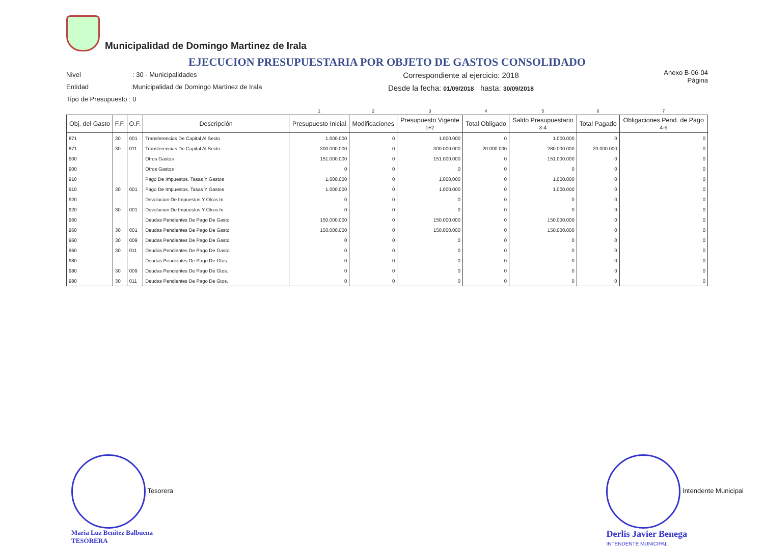Municipalidad de Domingo Martinez de Irala
EJECUCION PRESUPUESTARIA POR OBJETO DE GASTOS CONSOLIDADO
Nivel : 30 - Municipalidades
Entidad :Municipalidad de Domingo Martinez de Irala
Tipo de Presupuesto : 0
Correspondiente al ejercicio: 2018
Desde la fecha: 01/09/2018 hasta: 30/09/2018
Anexo B-06-04
Página
| | | | | 1 | 2 | 3 | 4 | 5 | 6 | 7 |
| Obj. del Gasto | F.F. | O.F. | Descripción | Presupuesto Inicial | Modificaciones | Presupuesto Vigente 1+2 | Total Obligado | Saldo Presupuestario 3-4 | Total Pagado | Obligaciones Pend. de Pago 4-6 |
| 871 | 30 | 001 | Transferencias De Capital Al Secto | 1.000.000 | 0 | 1.000.000 | 0 | 1.000.000 | 0 | 0 |
| 871 | 30 | 011 | Transferencias De Capital Al Secto | 300.000.000 | 0 | 300.000.000 | 20.000.000 | 280.000.000 | 20.000.000 | 0 |
| 900 | | | Otros Gastos | 151.000.000 | 0 | 151.000.000 | 0 | 151.000.000 | 0 | 0 |
| 900 | | | Otros Gastos | 0 | 0 | 0 | 0 | 0 | 0 | 0 |
| 910 | | | Pago De Impuestos, Tasas Y Gastos | 1.000.000 | 0 | 1.000.000 | 0 | 1.000.000 | 0 | 0 |
| 910 | 30 | 001 | Pago De Impuestos, Tasas Y Gastos | 1.000.000 | 0 | 1.000.000 | 0 | 1.000.000 | 0 | 0 |
| 920 | | | Devolucion De Impuestos Y Otros In | 0 | 0 | 0 | 0 | 0 | 0 | 0 |
| 920 | 30 | 001 | Devolucion De Impuestos Y Otros In | 0 | 0 | 0 | 0 | 0 | 0 | 0 |
| 960 | | | Deudas Pendientes De Pago De Gasto | 150.000.000 | 0 | 150.000.000 | 0 | 150.000.000 | 0 | 0 |
| 960 | 30 | 001 | Deudas Pendientes De Pago De Gasto | 150.000.000 | 0 | 150.000.000 | 0 | 150.000.000 | 0 | 0 |
| 960 | 30 | 009 | Deudas Pendientes De Pago De Gasto | 0 | 0 | 0 | 0 | 0 | 0 | 0 |
| 960 | 30 | 011 | Deudas Pendientes De Pago De Gasto | 0 | 0 | 0 | 0 | 0 | 0 | 0 |
| 980 | | | Deudas Pendientes De Pago De Gtos. | 0 | 0 | 0 | 0 | 0 | 0 | 0 |
| 980 | 30 | 009 | Deudas Pendientes De Pago De Gtos. | 0 | 0 | 0 | 0 | 0 | 0 | 0 |
| 980 | 30 | 011 | Deudas Pendientes De Pago De Gtos. | 0 | 0 | 0 | 0 | 0 | 0 | 0 |
Tesorera
Maria Luz Benitez Balbuena
TESORERA
Intendente Municipal
Derlis Javier Benega
INTENDENTE MUNICIPAL